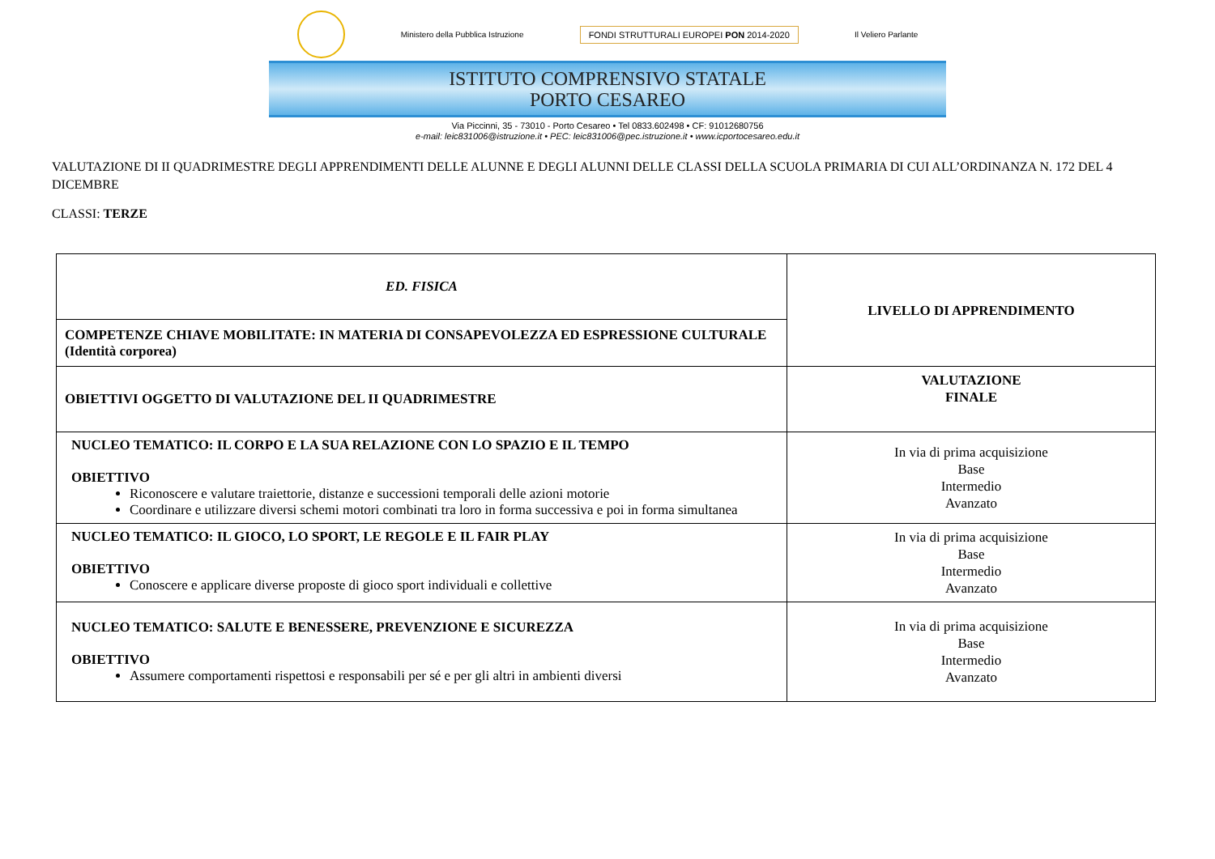Ministero della Pubblica Istruzione
FONDI STRUTTURALI EUROPEI PON 2014-2020
Il Veliero Parlante
ISTITUTO COMPRENSIVO STATALE
PORTO CESAREO
Via Piccinni, 35 - 73010 - Porto Cesareo • Tel 0833.602498 • CF: 91012680756
e-mail: leic831006@istruzione.it • PEC: leic831006@pec.istruzione.it • www.icportocesareo.edu.it
VALUTAZIONE DI II QUADRIMESTRE DEGLI APPRENDIMENTI DELLE ALUNNE E DEGLI ALUNNI DELLE CLASSI DELLA SCUOLA PRIMARIA DI CUI ALL’ORDINANZA N. 172 DEL 4 DICEMBRE
CLASSI: TERZE
| ED. FISICA | LIVELLO DI APPRENDIMENTO |
| COMPETENZE CHIAVE MOBILITATE: IN MATERIA DI CONSAPEVOLEZZA ED ESPRESSIONE CULTURALE (Identità corporea) | |
| OBIETTIVI OGGETTO DI VALUTAZIONE DEL II QUADRIMESTRE | VALUTAZIONE FINALE |
| NUCLEO TEMATICO: IL CORPO E LA SUA RELAZIONE CON LO SPAZIO E IL TEMPO OBIETTIVO Riconoscere e valutare traiettorie, distanze e successioni temporali delle azioni motorie Coordinare e utilizzare diversi schemi motori combinati tra loro in forma successiva e poi in forma simultanea | In via di prima acquisizione Base Intermedio Avanzato |
| NUCLEO TEMATICO: IL GIOCO, LO SPORT, LE REGOLE E IL FAIR PLAY OBIETTIVO Conoscere e applicare diverse proposte di gioco sport individuali e collettive | In via di prima acquisizione Base Intermedio Avanzato |
| NUCLEO TEMATICO: SALUTE E BENESSERE, PREVENZIONE E SICUREZZA OBIETTIVO Assumere comportamenti rispettosi e responsabili per sé e per gli altri in ambienti diversi | In via di prima acquisizione Base Intermedio Avanzato |